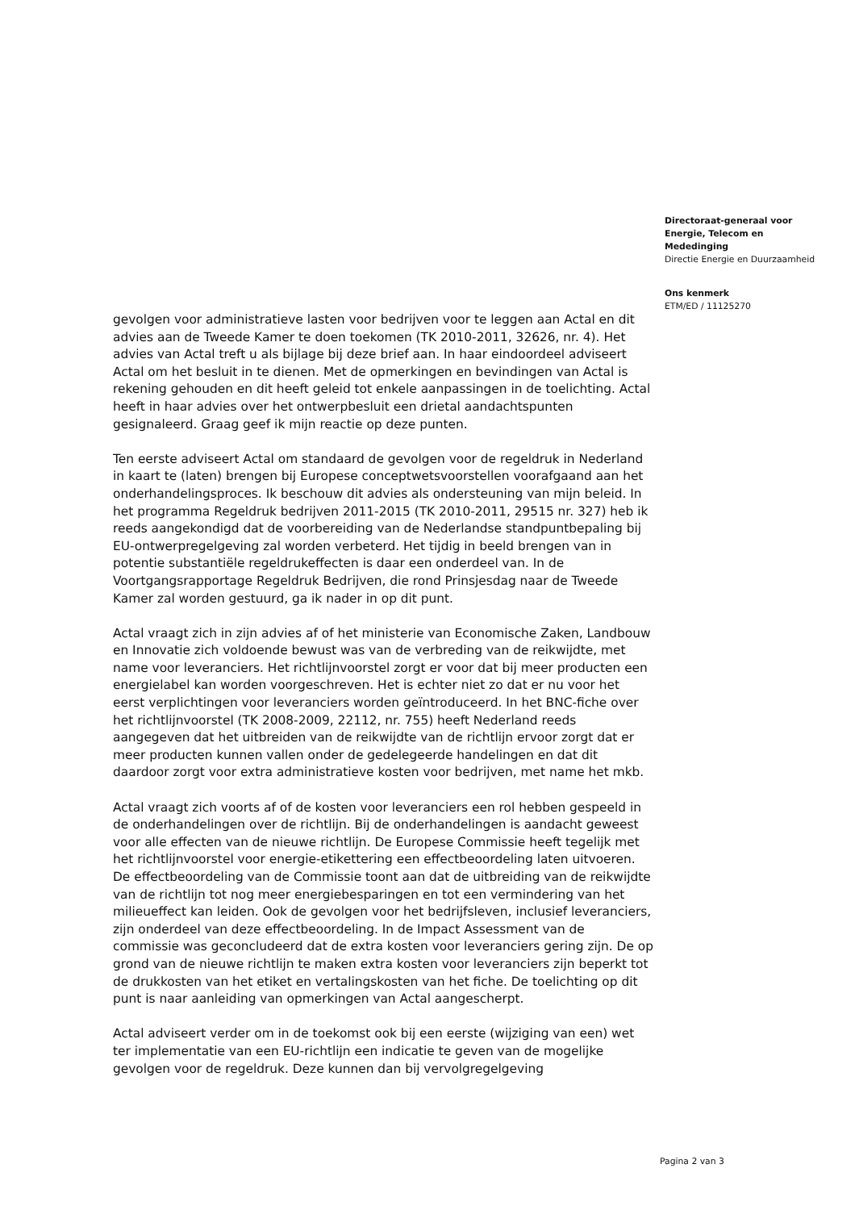gevolgen voor administratieve lasten voor bedrijven voor te leggen aan Actal en dit advies aan de Tweede Kamer te doen toekomen (TK 2010-2011, 32626, nr. 4). Het advies van Actal treft u als bijlage bij deze brief aan. In haar eindoordeel adviseert Actal om het besluit in te dienen. Met de opmerkingen en bevindingen van Actal is rekening gehouden en dit heeft geleid tot enkele aanpassingen in de toelichting. Actal heeft in haar advies over het ontwerpbesluit een drietal aandachtspunten gesignaleerd. Graag geef ik mijn reactie op deze punten.
Ten eerste adviseert Actal om standaard de gevolgen voor de regeldruk in Nederland in kaart te (laten) brengen bij Europese conceptwetsvoorstellen voorafgaand aan het onderhandelingsproces. Ik beschouw dit advies als ondersteuning van mijn beleid. In het programma Regeldruk bedrijven 2011-2015 (TK 2010-2011, 29515 nr. 327) heb ik reeds aangekondigd dat de voorbereiding van de Nederlandse standpuntbepaling bij EU-ontwerpregelgeving zal worden verbeterd. Het tijdig in beeld brengen van in potentie substantiële regeldrukeffecten is daar een onderdeel van. In de Voortgangsrapportage Regeldruk Bedrijven, die rond Prinsjesdag naar de Tweede Kamer zal worden gestuurd, ga ik nader in op dit punt.
Actal vraagt zich in zijn advies af of het ministerie van Economische Zaken, Landbouw en Innovatie zich voldoende bewust was van de verbreding van de reikwijdte, met name voor leveranciers. Het richtlijnvoorstel zorgt er voor dat bij meer producten een energielabel kan worden voorgeschreven. Het is echter niet zo dat er nu voor het eerst verplichtingen voor leveranciers worden geïntroduceerd. In het BNC-fiche over het richtlijnvoorstel (TK 2008-2009, 22112, nr. 755) heeft Nederland reeds aangegeven dat het uitbreiden van de reikwijdte van de richtlijn ervoor zorgt dat er meer producten kunnen vallen onder de gedelegeerde handelingen en dat dit daardoor zorgt voor extra administratieve kosten voor bedrijven, met name het mkb.
Actal vraagt zich voorts af of de kosten voor leveranciers een rol hebben gespeeld in de onderhandelingen over de richtlijn. Bij de onderhandelingen is aandacht geweest voor alle effecten van de nieuwe richtlijn. De Europese Commissie heeft tegelijk met het richtlijnvoorstel voor energie-etikettering een effectbeoordeling laten uitvoeren. De effectbeoordeling van de Commissie toont aan dat de uitbreiding van de reikwijdte van de richtlijn tot nog meer energiebesparingen en tot een vermindering van het milieueffect kan leiden. Ook de gevolgen voor het bedrijfsleven, inclusief leveranciers, zijn onderdeel van deze effectbeoordeling. In de Impact Assessment van de commissie was geconcludeerd dat de extra kosten voor leveranciers gering zijn. De op grond van de nieuwe richtlijn te maken extra kosten voor leveranciers zijn beperkt tot de drukkosten van het etiket en vertalingskosten van het fiche. De toelichting op dit punt is naar aanleiding van opmerkingen van Actal aangescherpt.
Actal adviseert verder om in de toekomst ook bij een eerste (wijziging van een) wet ter implementatie van een EU-richtlijn een indicatie te geven van de mogelijke gevolgen voor de regeldruk. Deze kunnen dan bij vervolgregelgeving
Directoraat-generaal voor Energie, Telecom en Mededinging
Directie Energie en Duurzaamheid
Ons kenmerk
ETM/ED / 11125270
Pagina 2 van 3